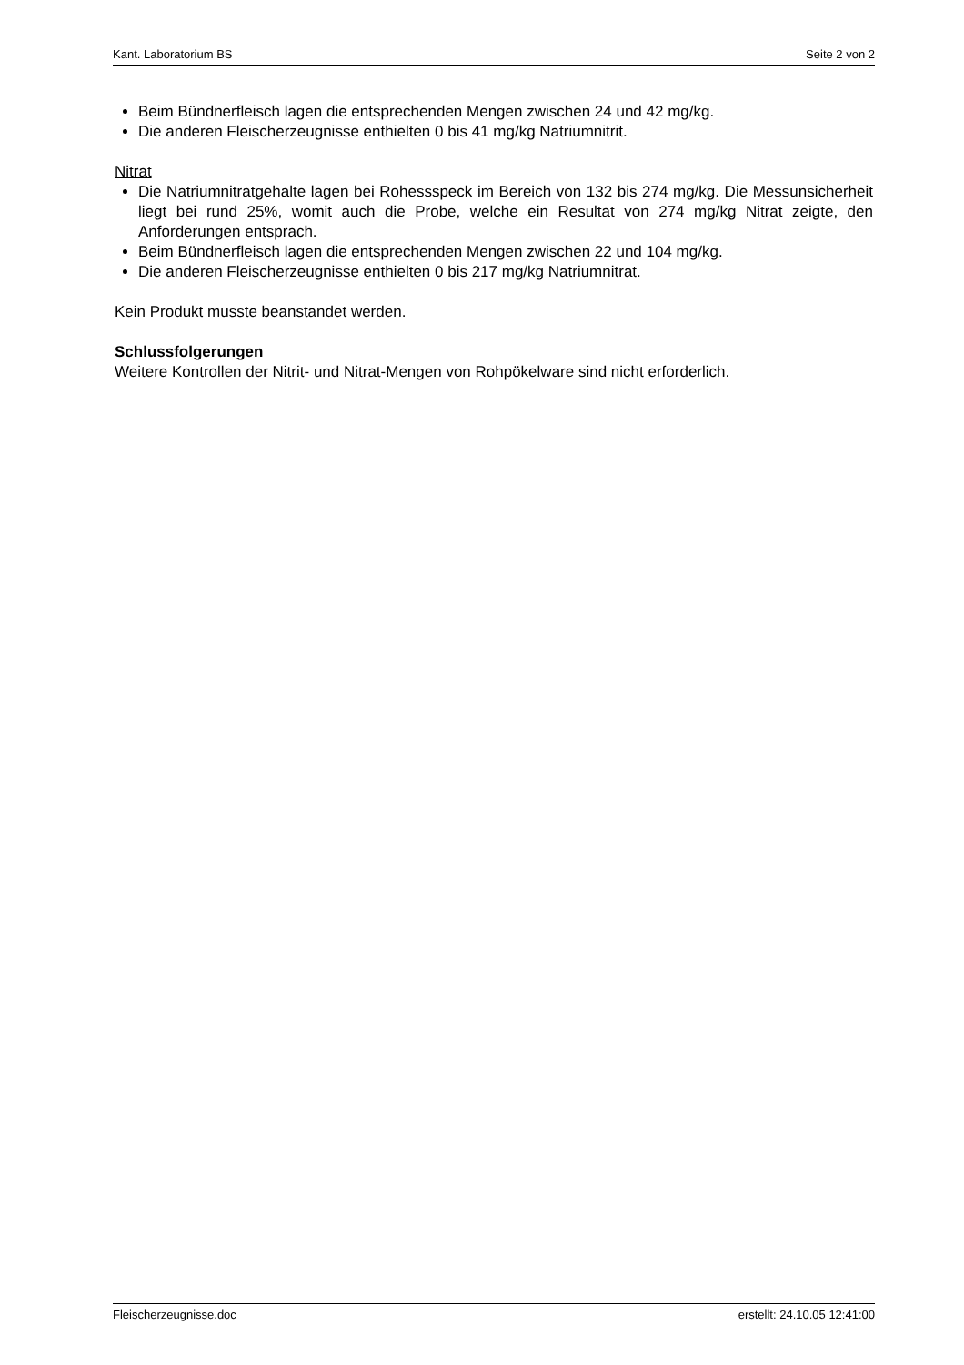Kant. Laboratorium BS Seite 2 von 2
Beim Bündnerfleisch lagen die entsprechenden Mengen zwischen 24 und 42 mg/kg.
Die anderen Fleischerzeugnisse enthielten 0 bis 41 mg/kg Natriumnitrit.
Nitrat
Die Natriumnitratgehalte lagen bei Rohessspeck im Bereich von 132 bis 274 mg/kg. Die Messunsicherheit liegt bei rund 25%, womit auch die Probe, welche ein Resultat von 274 mg/kg Nitrat zeigte, den Anforderungen entsprach.
Beim Bündnerfleisch lagen die entsprechenden Mengen zwischen 22 und 104 mg/kg.
Die anderen Fleischerzeugnisse enthielten 0 bis 217 mg/kg Natriumnitrat.
Kein Produkt musste beanstandet werden.
Schlussfolgerungen
Weitere Kontrollen der Nitrit- und Nitrat-Mengen von Rohpökelware sind nicht erforderlich.
Fleischerzeugnisse.doc erstellt: 24.10.05 12:41:00